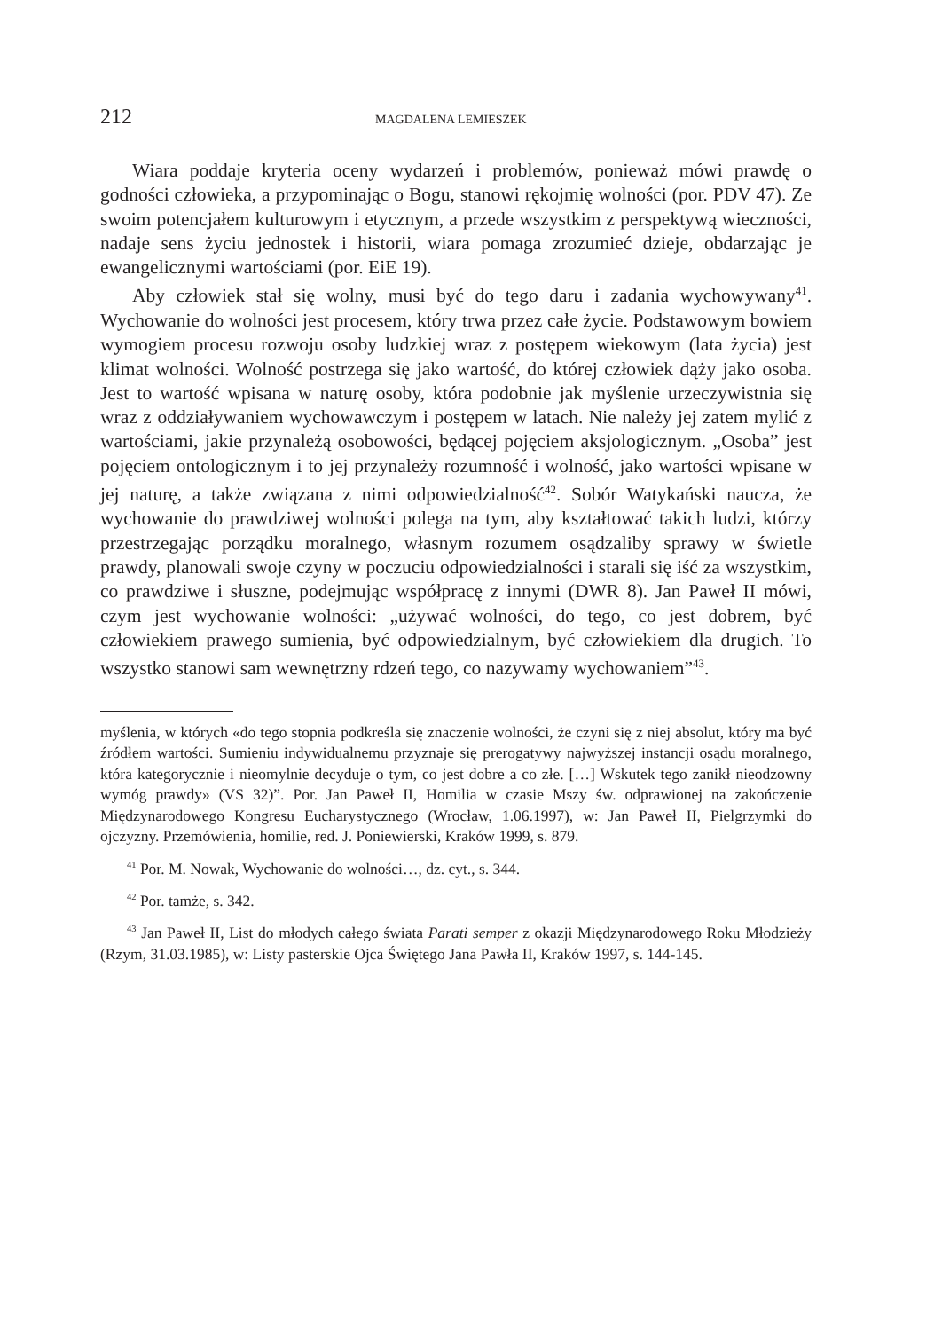212 MAGDALENA LEMIESZEK
Wiara poddaje kryteria oceny wydarzeń i problemów, ponieważ mówi prawdę o godności człowieka, a przypominając o Bogu, stanowi rękojmię wolności (por. PDV 47). Ze swoim potencjałem kulturowym i etycznym, a przede wszystkim z perspektywą wieczności, nadaje sens życiu jednostek i historii, wiara pomaga zrozumieć dzieje, obdarzając je ewangelicznymi wartościami (por. EiE 19).
Aby człowiek stał się wolny, musi być do tego daru i zadania wychowywany<sup>41</sup>. Wychowanie do wolności jest procesem, który trwa przez całe życie. Podstawowym bowiem wymogiem procesu rozwoju osoby ludzkiej wraz z postępem wiekowym (lata życia) jest klimat wolności. Wolność postrzega się jako wartość, do której człowiek dąży jako osoba. Jest to wartość wpisana w naturę osoby, która podobnie jak myślenie urzeczywistnia się wraz z oddziaływaniem wychowawczym i postępem w latach. Nie należy jej zatem mylić z wartościami, jakie przynależą osobowości, będącej pojęciem aksjologicznym. „Osoba” jest pojęciem ontologicznym i to jej przynależy rozumność i wolność, jako wartości wpisane w jej naturę, a także związana z nimi odpowiedzialność<sup>42</sup>. Sobór Watykański naucza, że wychowanie do prawdziwej wolności polega na tym, aby kształtować takich ludzi, którzy przestrzegając porządku moralnego, własnym rozumem osądzaliby sprawy w świetle prawdy, planowali swoje czyny w poczuciu odpowiedzialności i starali się iść za wszystkim, co prawdziwe i słuszne, podejmując współpracę z innymi (DWR 8). Jan Paweł II mówi, czym jest wychowanie wolności: „używać wolności, do tego, co jest dobrem, być człowiekiem prawego sumienia, być odpowiedzialnym, być człowiekiem dla drugich. To wszystko stanowi sam wewnętrzny rdzeń tego, co nazywamy wychowaniem”<sup>43</sup>.
myślenia, w których «do tego stopnia podkreśla się znaczenie wolności, że czyni się z niej absolut, który ma być źródłem wartości. Sumieniu indywidualnemu przyznaje się prerogatywy najwyższej instancji osądu moralnego, która kategorycznie i nieomylnie decyduje o tym, co jest dobre a co złe. […] Wskutek tego zanikł nieodzowny wymóg prawdy» (VS 32)”. Por. Jan Paweł II, Homilia w czasie Mszy św. odprawionej na zakończenie Międzynarodowego Kongresu Eucharystycznego (Wrocław, 1.06.1997), w: Jan Paweł II, Pielgrzymki do ojczyzny. Przemówienia, homilie, red. J. Poniewierski, Kraków 1999, s. 879.
<sup>41</sup> Por. M. Nowak, Wychowanie do wolności…, dz. cyt., s. 344.
<sup>42</sup> Por. tamże, s. 342.
<sup>43</sup> Jan Paweł II, List do młodych całego świata Parati semper z okazji Międzynarodowego Roku Młodzieży (Rzym, 31.03.1985), w: Listy pasterskie Ojca Świętego Jana Pawła II, Kraków 1997, s. 144-145.